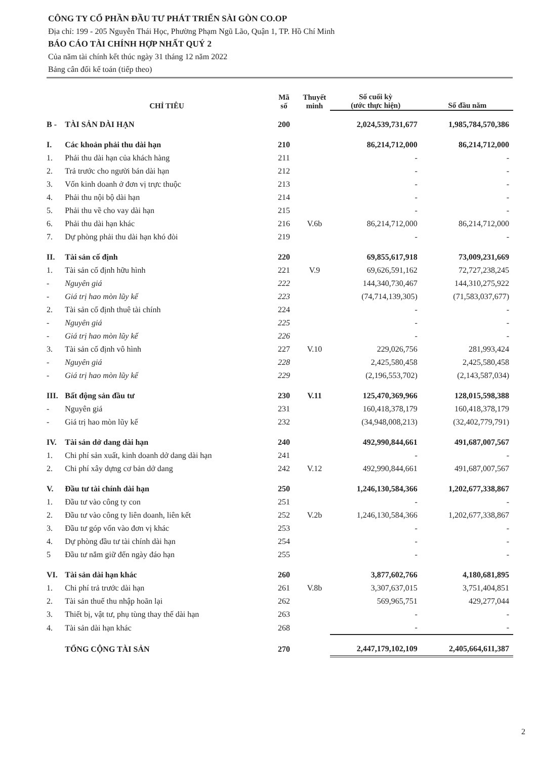CÔNG TY CỔ PHẦN ĐẦU TƯ PHÁT TRIỂN SÀI GÒN CO.OP
Địa chỉ: 199 - 205 Nguyễn Thái Học, Phường Phạm Ngũ Lão, Quận 1, TP. Hồ Chí Minh
BÁO CÁO TÀI CHÍNH HỢP NHẤT QUÝ 2
Của năm tài chính kết thúc ngày 31 tháng 12 năm 2022
Bảng cân đối kế toán (tiếp theo)
| | CHỈ TIÊU | Mã số | Thuyết minh | Số cuối kỳ (ước thực hiện) | Số đầu năm |
| --- | --- | --- | --- | --- | --- |
| B - | TÀI SẢN DÀI HẠN | 200 | | 2,024,539,731,677 | 1,985,784,570,386 |
| I. | Các khoản phải thu dài hạn | 210 | | 86,214,712,000 | 86,214,712,000 |
| 1. | Phải thu dài hạn của khách hàng | 211 | | - | - |
| 2. | Trả trước cho người bán dài hạn | 212 | | - | - |
| 3. | Vốn kinh doanh ở đơn vị trực thuộc | 213 | | - | - |
| 4. | Phải thu nội bộ dài hạn | 214 | | - | - |
| 5. | Phải thu về cho vay dài hạn | 215 | | - | - |
| 6. | Phải thu dài hạn khác | 216 | V.6b | 86,214,712,000 | 86,214,712,000 |
| 7. | Dự phòng phải thu dài hạn khó đòi | 219 | | - | - |
| II. | Tài sản cố định | 220 | | 69,855,617,918 | 73,009,231,669 |
| 1. | Tài sản cố định hữu hình | 221 | V.9 | 69,626,591,162 | 72,727,238,245 |
| - | Nguyên giá | 222 | | 144,340,730,467 | 144,310,275,922 |
| - | Giá trị hao mòn lũy kế | 223 | | (74,714,139,305) | (71,583,037,677) |
| 2. | Tài sản cố định thuê tài chính | 224 | | - | - |
| - | Nguyên giá | 225 | | - | - |
| - | Giá trị hao mòn lũy kế | 226 | | - | - |
| 3. | Tài sản cố định vô hình | 227 | V.10 | 229,026,756 | 281,993,424 |
| - | Nguyên giá | 228 | | 2,425,580,458 | 2,425,580,458 |
| - | Giá trị hao mòn lũy kế | 229 | | (2,196,553,702) | (2,143,587,034) |
| III. | Bất động sản đầu tư | 230 | V.11 | 125,470,369,966 | 128,015,598,388 |
| - | Nguyên giá | 231 | | 160,418,378,179 | 160,418,378,179 |
| - | Giá trị hao mòn lũy kế | 232 | | (34,948,008,213) | (32,402,779,791) |
| IV. | Tài sản dở dang dài hạn | 240 | | 492,990,844,661 | 491,687,007,567 |
| 1. | Chi phí sản xuất, kinh doanh dở dang dài hạn | 241 | | - | - |
| 2. | Chi phí xây dựng cơ bản dở dang | 242 | V.12 | 492,990,844,661 | 491,687,007,567 |
| V. | Đầu tư tài chính dài hạn | 250 | | 1,246,130,584,366 | 1,202,677,338,867 |
| 1. | Đầu tư vào công ty con | 251 | | - | - |
| 2. | Đầu tư vào công ty liên doanh, liên kết | 252 | V.2b | 1,246,130,584,366 | 1,202,677,338,867 |
| 3. | Đầu tư góp vốn vào đơn vị khác | 253 | | - | - |
| 4. | Dự phòng đầu tư tài chính dài hạn | 254 | | - | - |
| 5 | Đầu tư nắm giữ đến ngày đáo hạn | 255 | | - | - |
| VI. | Tài sản dài hạn khác | 260 | | 3,877,602,766 | 4,180,681,895 |
| 1. | Chi phí trả trước dài hạn | 261 | V.8b | 3,307,637,015 | 3,751,404,851 |
| 2. | Tài sản thuế thu nhập hoãn lại | 262 | | 569,965,751 | 429,277,044 |
| 3. | Thiết bị, vật tư, phụ tùng thay thế dài hạn | 263 | | - | - |
| 4. | Tài sản dài hạn khác | 268 | | - | - |
| | TỔNG CỘNG TÀI SẢN | 270 | | 2,447,179,102,109 | 2,405,664,611,387 |
2